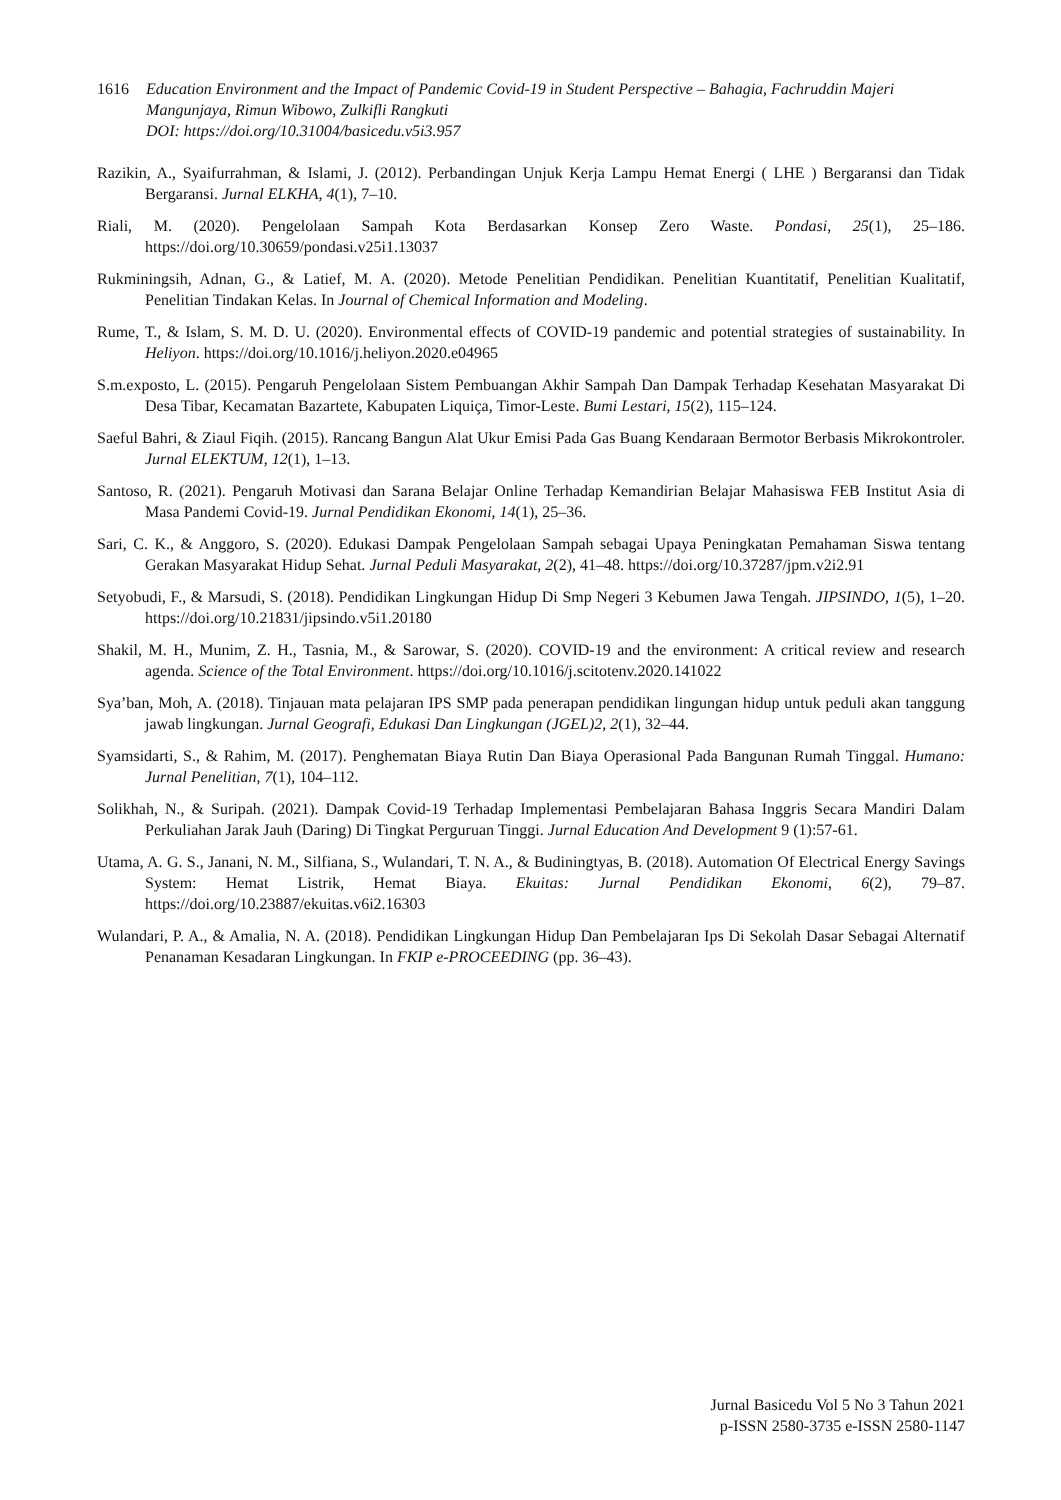1616 Education Environment and the Impact of Pandemic Covid-19 in Student Perspective – Bahagia, Fachruddin Majeri Mangunjaya, Rimun Wibowo, Zulkifli Rangkuti
DOI: https://doi.org/10.31004/basicedu.v5i3.957
Razikin, A., Syaifurrahman, & Islami, J. (2012). Perbandingan Unjuk Kerja Lampu Hemat Energi ( LHE ) Bergaransi dan Tidak Bergaransi. Jurnal ELKHA, 4(1), 7–10.
Riali, M. (2020). Pengelolaan Sampah Kota Berdasarkan Konsep Zero Waste. Pondasi, 25(1), 25–186. https://doi.org/10.30659/pondasi.v25i1.13037
Rukminingsih, Adnan, G., & Latief, M. A. (2020). Metode Penelitian Pendidikan. Penelitian Kuantitatif, Penelitian Kualitatif, Penelitian Tindakan Kelas. In Journal of Chemical Information and Modeling.
Rume, T., & Islam, S. M. D. U. (2020). Environmental effects of COVID-19 pandemic and potential strategies of sustainability. In Heliyon. https://doi.org/10.1016/j.heliyon.2020.e04965
S.m.exposto, L. (2015). Pengaruh Pengelolaan Sistem Pembuangan Akhir Sampah Dan Dampak Terhadap Kesehatan Masyarakat Di Desa Tibar, Kecamatan Bazartete, Kabupaten Liquiça, Timor-Leste. Bumi Lestari, 15(2), 115–124.
Saeful Bahri, & Ziaul Fiqih. (2015). Rancang Bangun Alat Ukur Emisi Pada Gas Buang Kendaraan Bermotor Berbasis Mikrokontroler. Jurnal ELEKTUM, 12(1), 1–13.
Santoso, R. (2021). Pengaruh Motivasi dan Sarana Belajar Online Terhadap Kemandirian Belajar Mahasiswa FEB Institut Asia di Masa Pandemi Covid-19. Jurnal Pendidikan Ekonomi, 14(1), 25–36.
Sari, C. K., & Anggoro, S. (2020). Edukasi Dampak Pengelolaan Sampah sebagai Upaya Peningkatan Pemahaman Siswa tentang Gerakan Masyarakat Hidup Sehat. Jurnal Peduli Masyarakat, 2(2), 41–48. https://doi.org/10.37287/jpm.v2i2.91
Setyobudi, F., & Marsudi, S. (2018). Pendidikan Lingkungan Hidup Di Smp Negeri 3 Kebumen Jawa Tengah. JIPSINDO, 1(5), 1–20. https://doi.org/10.21831/jipsindo.v5i1.20180
Shakil, M. H., Munim, Z. H., Tasnia, M., & Sarowar, S. (2020). COVID-19 and the environment: A critical review and research agenda. Science of the Total Environment. https://doi.org/10.1016/j.scitotenv.2020.141022
Sya’ban, Moh, A. (2018). Tinjauan mata pelajaran IPS SMP pada penerapan pendidikan lingungan hidup untuk peduli akan tanggung jawab lingkungan. Jurnal Geografi, Edukasi Dan Lingkungan (JGEL)2, 2(1), 32–44.
Syamsidarti, S., & Rahim, M. (2017). Penghematan Biaya Rutin Dan Biaya Operasional Pada Bangunan Rumah Tinggal. Humano: Jurnal Penelitian, 7(1), 104–112.
Solikhah, N., & Suripah. (2021). Dampak Covid-19 Terhadap Implementasi Pembelajaran Bahasa Inggris Secara Mandiri Dalam Perkuliahan Jarak Jauh (Daring) Di Tingkat Perguruan Tinggi. Jurnal Education And Development 9 (1):57-61.
Utama, A. G. S., Janani, N. M., Silfiana, S., Wulandari, T. N. A., & Budiningtyas, B. (2018). Automation Of Electrical Energy Savings System: Hemat Listrik, Hemat Biaya. Ekuitas: Jurnal Pendidikan Ekonomi, 6(2), 79–87. https://doi.org/10.23887/ekuitas.v6i2.16303
Wulandari, P. A., & Amalia, N. A. (2018). Pendidikan Lingkungan Hidup Dan Pembelajaran Ips Di Sekolah Dasar Sebagai Alternatif Penanaman Kesadaran Lingkungan. In FKIP e-PROCEEDING (pp. 36–43).
Jurnal Basicedu Vol 5 No 3 Tahun 2021
p-ISSN 2580-3735 e-ISSN 2580-1147